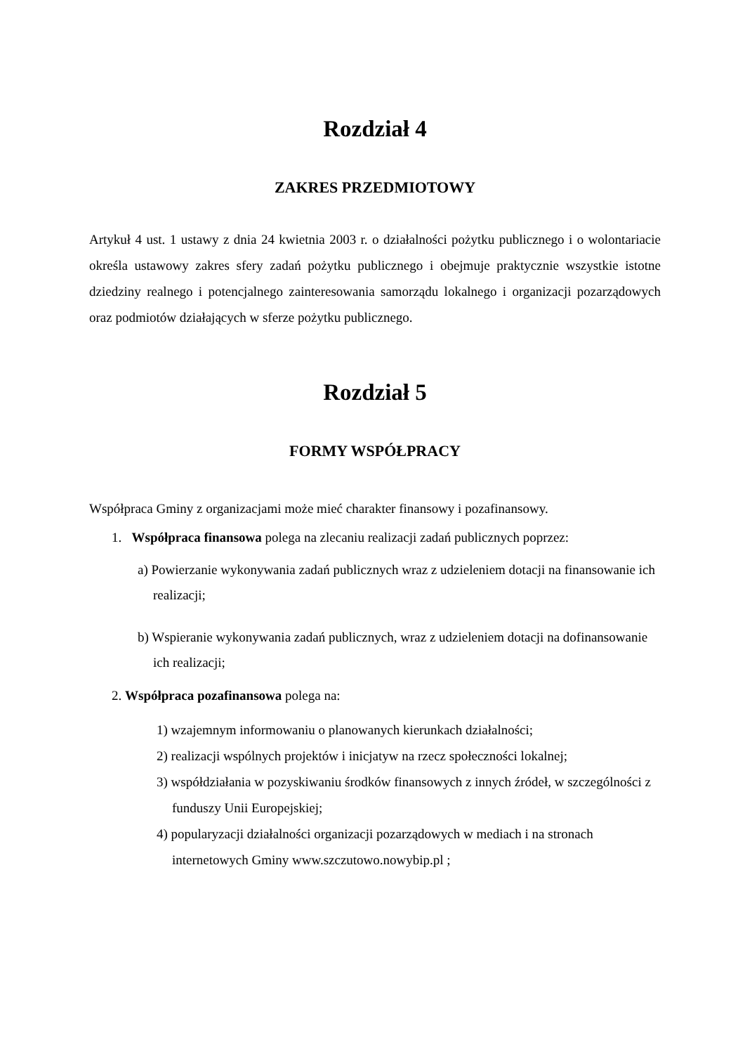Rozdział 4
ZAKRES PRZEDMIOTOWY
Artykuł 4 ust. 1 ustawy z dnia 24 kwietnia 2003 r. o działalności pożytku publicznego i o wolontariacie określa ustawowy zakres sfery zadań pożytku publicznego i obejmuje praktycznie wszystkie istotne dziedziny realnego i potencjalnego zainteresowania samorządu lokalnego i organizacji pozarządowych oraz podmiotów działających w sferze pożytku publicznego.
Rozdział 5
FORMY WSPÓŁPRACY
Współpraca Gminy z organizacjami może mieć charakter finansowy i pozafinansowy.
1. Współpraca finansowa polega na zlecaniu realizacji zadań publicznych poprzez:
a) Powierzanie wykonywania zadań publicznych wraz z udzieleniem dotacji na finansowanie ich realizacji;
b) Wspieranie wykonywania zadań publicznych, wraz z udzieleniem dotacji na dofinansowanie ich realizacji;
2. Współpraca pozafinansowa polega na:
1) wzajemnym informowaniu o planowanych kierunkach działalności;
2) realizacji wspólnych projektów i inicjatyw na rzecz społeczności lokalnej;
3) współdziałania w pozyskiwaniu środków finansowych z innych źródeł, w szczególności z funduszy Unii Europejskiej;
4) popularyzacji działalności organizacji pozarządowych w mediach i na stronach internetowych Gminy www.szczutowo.nowybip.pl ;